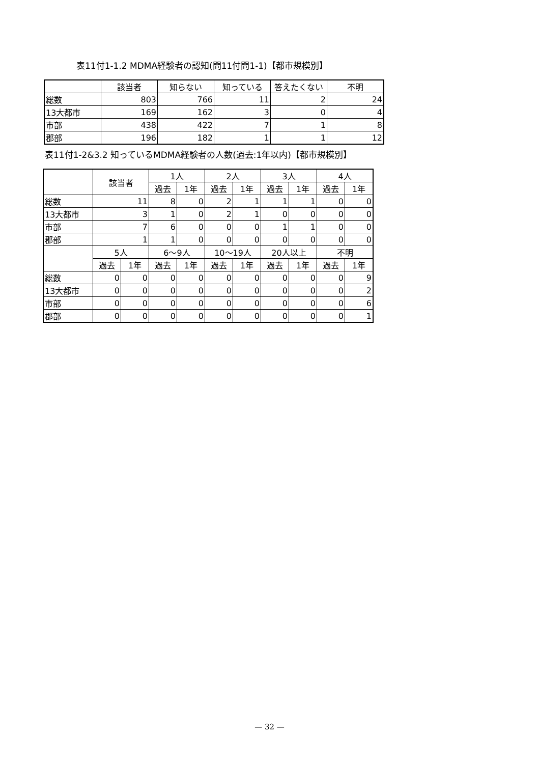表11付1-1.2 MDMA経験者の認知(問11付問1-1)【都市規模別】
| | 該当者 | 知らない | 知っている | 答えたくない | 不明 |
| --- | --- | --- | --- | --- | --- |
| 総数 | 803 | 766 | 11 | 2 | 24 |
| 13大都市 | 169 | 162 | 3 | 0 | 4 |
| 市部 | 438 | 422 | 7 | 1 | 8 |
| 郡部 | 196 | 182 | 1 | 1 | 12 |
表11付1-2&3.2 知っているMDMA経験者の人数(過去:1年以内)【都市規模別】
| | 該当者 | | 1人 | | 2人 | | 3人 | | 4人 | |
| --- | --- | --- | --- | --- | --- | --- | --- | --- | --- | --- |
| | | | 過去 | 1年 | 過去 | 1年 | 過去 | 1年 | 過去 | 1年 |
| 総数 | 11 | | 8 | 0 | 2 | 1 | 1 | 1 | 0 | 0 |
| 13大都市 | 3 | | 1 | 0 | 2 | 1 | 0 | 0 | 0 | 0 |
| 市部 | 7 | | 6 | 0 | 0 | 0 | 1 | 1 | 0 | 0 |
| 郡部 | 1 | | 1 | 0 | 0 | 0 | 0 | 0 | 0 | 0 |
| | 5人 | | 6～9人 | | 10～19人 | | 20人以上 | | 不明 | |
| | 過去 | 1年 | 過去 | 1年 | 過去 | 1年 | 過去 | 1年 | 過去 | 1年 |
| 総数 | 0 | 0 | 0 | 0 | 0 | 0 | 0 | 0 | 0 | 9 |
| 13大都市 | 0 | 0 | 0 | 0 | 0 | 0 | 0 | 0 | 0 | 2 |
| 市部 | 0 | 0 | 0 | 0 | 0 | 0 | 0 | 0 | 0 | 6 |
| 郡部 | 0 | 0 | 0 | 0 | 0 | 0 | 0 | 0 | 0 | 1 |
— 32 —